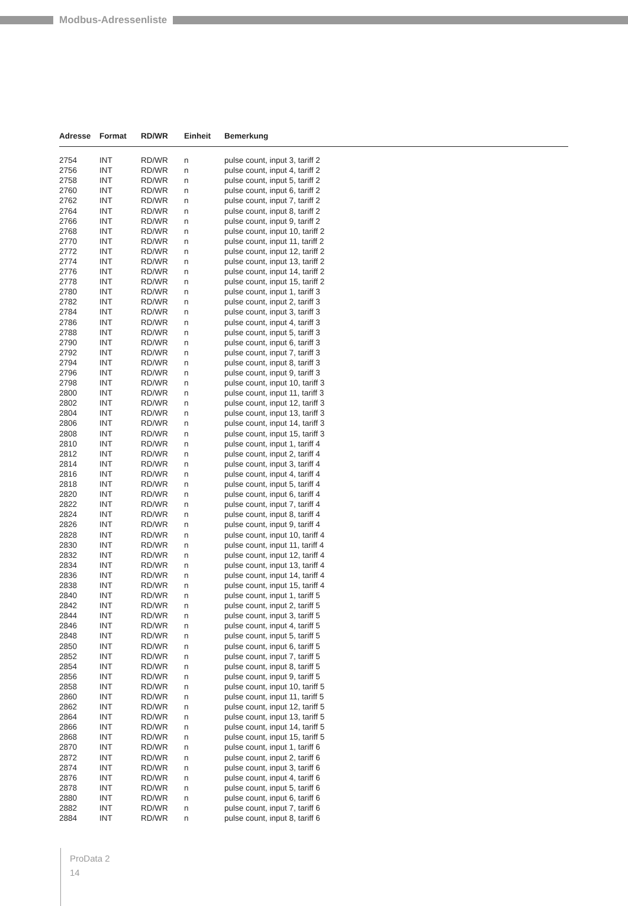Modbus-Adressenliste
| Adresse | Format | RD/WR | Einheit | Bemerkung |
| --- | --- | --- | --- | --- |
| 2754 | INT | RD/WR | n | pulse count, input 3, tariff 2 |
| 2756 | INT | RD/WR | n | pulse count, input 4, tariff 2 |
| 2758 | INT | RD/WR | n | pulse count, input 5, tariff 2 |
| 2760 | INT | RD/WR | n | pulse count, input 6, tariff 2 |
| 2762 | INT | RD/WR | n | pulse count, input 7, tariff 2 |
| 2764 | INT | RD/WR | n | pulse count, input 8, tariff 2 |
| 2766 | INT | RD/WR | n | pulse count, input 9, tariff 2 |
| 2768 | INT | RD/WR | n | pulse count, input 10, tariff 2 |
| 2770 | INT | RD/WR | n | pulse count, input 11, tariff 2 |
| 2772 | INT | RD/WR | n | pulse count, input 12, tariff 2 |
| 2774 | INT | RD/WR | n | pulse count, input 13, tariff 2 |
| 2776 | INT | RD/WR | n | pulse count, input 14, tariff 2 |
| 2778 | INT | RD/WR | n | pulse count, input 15, tariff 2 |
| 2780 | INT | RD/WR | n | pulse count, input 1, tariff 3 |
| 2782 | INT | RD/WR | n | pulse count, input 2, tariff 3 |
| 2784 | INT | RD/WR | n | pulse count, input 3, tariff 3 |
| 2786 | INT | RD/WR | n | pulse count, input 4, tariff 3 |
| 2788 | INT | RD/WR | n | pulse count, input 5, tariff 3 |
| 2790 | INT | RD/WR | n | pulse count, input 6, tariff 3 |
| 2792 | INT | RD/WR | n | pulse count, input 7, tariff 3 |
| 2794 | INT | RD/WR | n | pulse count, input 8, tariff 3 |
| 2796 | INT | RD/WR | n | pulse count, input 9, tariff 3 |
| 2798 | INT | RD/WR | n | pulse count, input 10, tariff 3 |
| 2800 | INT | RD/WR | n | pulse count, input 11, tariff 3 |
| 2802 | INT | RD/WR | n | pulse count, input 12, tariff 3 |
| 2804 | INT | RD/WR | n | pulse count, input 13, tariff 3 |
| 2806 | INT | RD/WR | n | pulse count, input 14, tariff 3 |
| 2808 | INT | RD/WR | n | pulse count, input 15, tariff 3 |
| 2810 | INT | RD/WR | n | pulse count, input 1, tariff 4 |
| 2812 | INT | RD/WR | n | pulse count, input 2, tariff 4 |
| 2814 | INT | RD/WR | n | pulse count, input 3, tariff 4 |
| 2816 | INT | RD/WR | n | pulse count, input 4, tariff 4 |
| 2818 | INT | RD/WR | n | pulse count, input 5, tariff 4 |
| 2820 | INT | RD/WR | n | pulse count, input 6, tariff 4 |
| 2822 | INT | RD/WR | n | pulse count, input 7, tariff 4 |
| 2824 | INT | RD/WR | n | pulse count, input 8, tariff 4 |
| 2826 | INT | RD/WR | n | pulse count, input 9, tariff 4 |
| 2828 | INT | RD/WR | n | pulse count, input 10, tariff 4 |
| 2830 | INT | RD/WR | n | pulse count, input 11, tariff 4 |
| 2832 | INT | RD/WR | n | pulse count, input 12, tariff 4 |
| 2834 | INT | RD/WR | n | pulse count, input 13, tariff 4 |
| 2836 | INT | RD/WR | n | pulse count, input 14, tariff 4 |
| 2838 | INT | RD/WR | n | pulse count, input 15, tariff 4 |
| 2840 | INT | RD/WR | n | pulse count, input 1, tariff 5 |
| 2842 | INT | RD/WR | n | pulse count, input 2, tariff 5 |
| 2844 | INT | RD/WR | n | pulse count, input 3, tariff 5 |
| 2846 | INT | RD/WR | n | pulse count, input 4, tariff 5 |
| 2848 | INT | RD/WR | n | pulse count, input 5, tariff 5 |
| 2850 | INT | RD/WR | n | pulse count, input 6, tariff 5 |
| 2852 | INT | RD/WR | n | pulse count, input 7, tariff 5 |
| 2854 | INT | RD/WR | n | pulse count, input 8, tariff 5 |
| 2856 | INT | RD/WR | n | pulse count, input 9, tariff 5 |
| 2858 | INT | RD/WR | n | pulse count, input 10, tariff 5 |
| 2860 | INT | RD/WR | n | pulse count, input 11, tariff 5 |
| 2862 | INT | RD/WR | n | pulse count, input 12, tariff 5 |
| 2864 | INT | RD/WR | n | pulse count, input 13, tariff 5 |
| 2866 | INT | RD/WR | n | pulse count, input 14, tariff 5 |
| 2868 | INT | RD/WR | n | pulse count, input 15, tariff 5 |
| 2870 | INT | RD/WR | n | pulse count, input 1, tariff 6 |
| 2872 | INT | RD/WR | n | pulse count, input 2, tariff 6 |
| 2874 | INT | RD/WR | n | pulse count, input 3, tariff 6 |
| 2876 | INT | RD/WR | n | pulse count, input 4, tariff 6 |
| 2878 | INT | RD/WR | n | pulse count, input 5, tariff 6 |
| 2880 | INT | RD/WR | n | pulse count, input 6, tariff 6 |
| 2882 | INT | RD/WR | n | pulse count, input 7, tariff 6 |
| 2884 | INT | RD/WR | n | pulse count, input 8, tariff 6 |
ProData 2
14